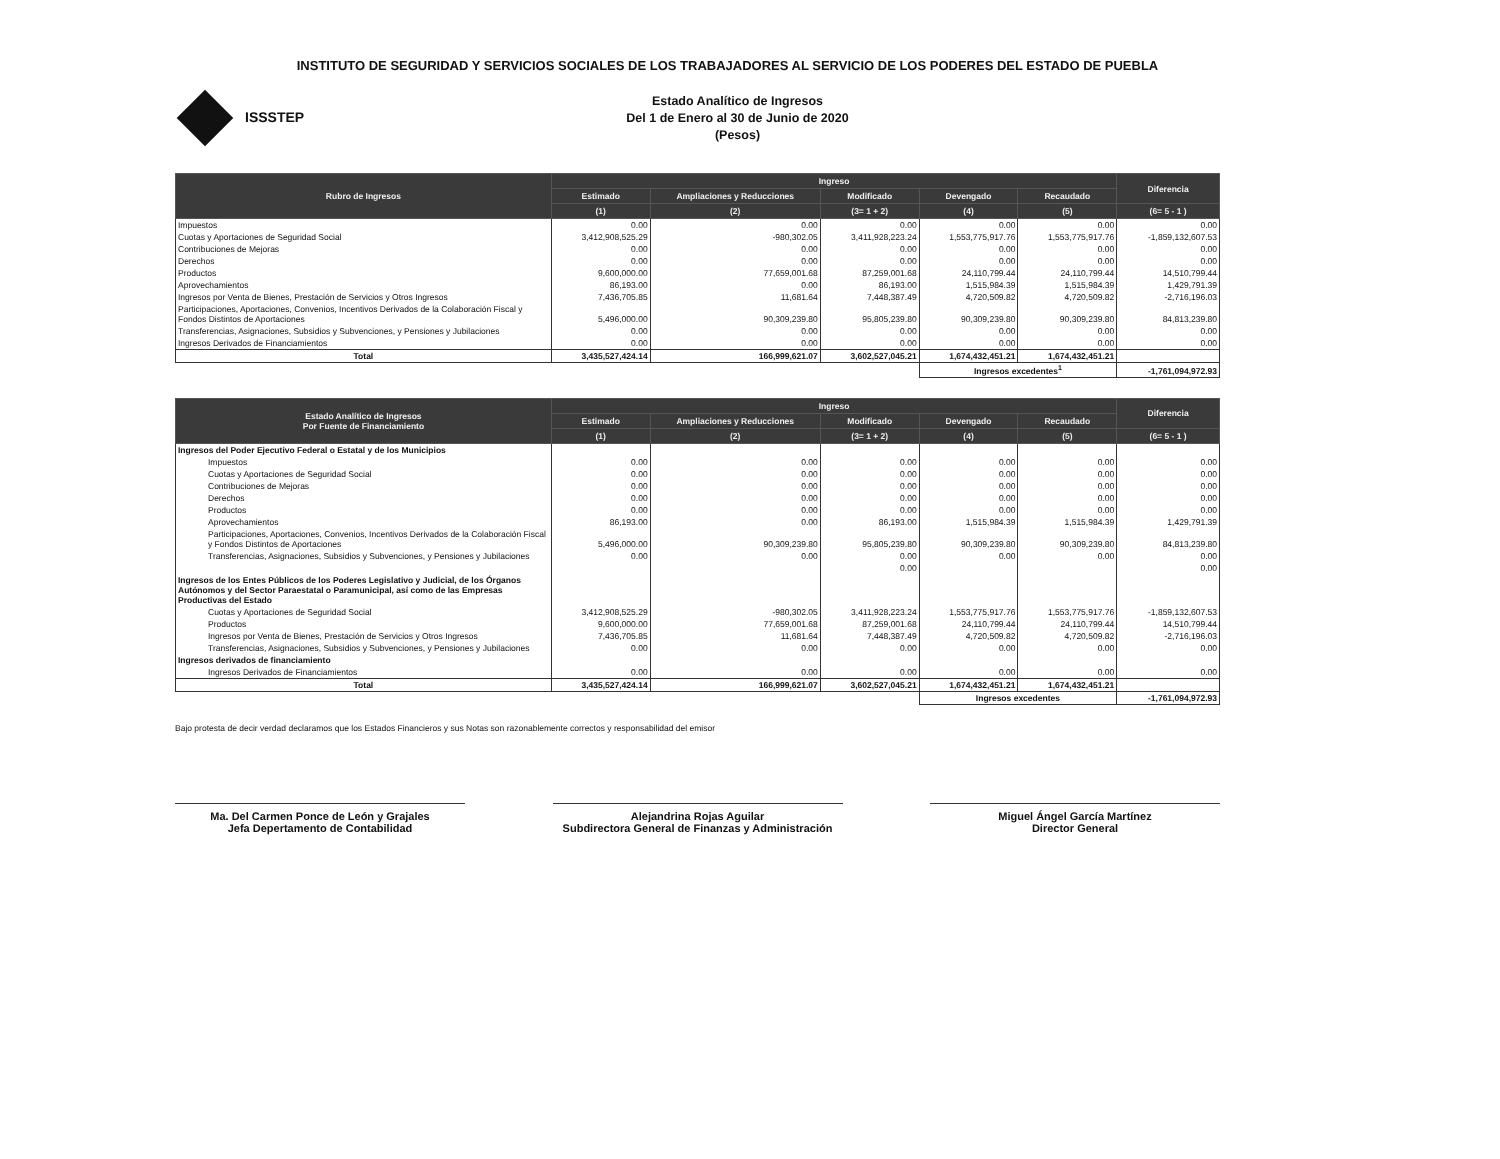INSTITUTO DE SEGURIDAD Y SERVICIOS SOCIALES DE LOS TRABAJADORES AL SERVICIO DE LOS PODERES DEL ESTADO DE PUEBLA
ISSSTEP
Estado Analítico de Ingresos
Del 1 de Enero al 30 de Junio de 2020
(Pesos)
| Rubro de Ingresos | Ingreso | | | | | Diferencia |
| --- | --- | --- | --- | --- | --- | --- |
| | Estimado | Ampliaciones y Reducciones | Modificado | Devengado | Recaudado | |
| | (1) | (2) | (3= 1 + 2) | (4) | (5) | (6= 5 - 1 ) |
| Impuestos | 0.00 | 0.00 | 0.00 | 0.00 | 0.00 | 0.00 |
| Cuotas y Aportaciones de Seguridad Social | 3,412,908,525.29 | -980,302.05 | 3,411,928,223.24 | 1,553,775,917.76 | 1,553,775,917.76 | -1,859,132,607.53 |
| Contribuciones de Mejoras | 0.00 | 0.00 | 0.00 | 0.00 | 0.00 | 0.00 |
| Derechos | 0.00 | 0.00 | 0.00 | 0.00 | 0.00 | 0.00 |
| Productos | 9,600,000.00 | 77,659,001.68 | 87,259,001.68 | 24,110,799.44 | 24,110,799.44 | 14,510,799.44 |
| Aprovechamientos | 86,193.00 | 0.00 | 86,193.00 | 1,515,984.39 | 1,515,984.39 | 1,429,791.39 |
| Ingresos por Venta de Bienes, Prestación de Servicios y Otros Ingresos | 7,436,705.85 | 11,681.64 | 7,448,387.49 | 4,720,509.82 | 4,720,509.82 | -2,716,196.03 |
| Participaciones, Aportaciones, Convenios, Incentivos Derivados de la Colaboración Fiscal y Fondos Distintos de Aportaciones | 5,496,000.00 | 90,309,239.80 | 95,805,239.80 | 90,309,239.80 | 90,309,239.80 | 84,813,239.80 |
| Transferencias, Asignaciones, Subsidios y Subvenciones, y Pensiones y Jubilaciones | 0.00 | 0.00 | 0.00 | 0.00 | 0.00 | 0.00 |
| Ingresos Derivados de Financiamientos | 0.00 | 0.00 | 0.00 | 0.00 | 0.00 | 0.00 |
| Total | 3,435,527,424.14 | 166,999,621.07 | 3,602,527,045.21 | 1,674,432,451.21 | 1,674,432,451.21 | |
| | | | | Ingresos excedentes<sup>1</sup> | | -1,761,094,972.93 |
| Estado Analítico de Ingresos Por Fuente de Financiamiento | Ingreso | | | | | Diferencia |
| --- | --- | --- | --- | --- | --- | --- |
| | Estimado | Ampliaciones y Reducciones | Modificado | Devengado | Recaudado | |
| | (1) | (2) | (3= 1 + 2) | (4) | (5) | (6= 5 - 1 ) |
| Ingresos del Poder Ejecutivo Federal o Estatal y de los Municipios | | | | | | |
| Impuestos | 0.00 | 0.00 | 0.00 | 0.00 | 0.00 | 0.00 |
| Cuotas y Aportaciones de Seguridad Social | 0.00 | 0.00 | 0.00 | 0.00 | 0.00 | 0.00 |
| Contribuciones de Mejoras | 0.00 | 0.00 | 0.00 | 0.00 | 0.00 | 0.00 |
| Derechos | 0.00 | 0.00 | 0.00 | 0.00 | 0.00 | 0.00 |
| Productos | 0.00 | 0.00 | 0.00 | 0.00 | 0.00 | 0.00 |
| Aprovechamientos | 86,193.00 | 0.00 | 86,193.00 | 1,515,984.39 | 1,515,984.39 | 1,429,791.39 |
| Participaciones, Aportaciones, Convenios, Incentivos Derivados de la Colaboración Fiscal y Fondos Distintos de Aportaciones | 5,496,000.00 | 90,309,239.80 | 95,805,239.80 | 90,309,239.80 | 90,309,239.80 | 84,813,239.80 |
| Transferencias, Asignaciones, Subsidios y Subvenciones, y Pensiones y Jubilaciones | 0.00 | 0.00 | 0.00 | 0.00 | 0.00 | 0.00 |
| | | | 0.00 | | | 0.00 |
| Ingresos de los Entes Públicos de los Poderes Legislativo y Judicial, de los Órganos Autónomos y del Sector Paraestatal o Paramunicipal, así como de las Empresas Productivas del Estado | | | | | | |
| Cuotas y Aportaciones de Seguridad Social | 3,412,908,525.29 | -980,302.05 | 3,411,928,223.24 | 1,553,775,917.76 | 1,553,775,917.76 | -1,859,132,607.53 |
| Productos | 9,600,000.00 | 77,659,001.68 | 87,259,001.68 | 24,110,799.44 | 24,110,799.44 | 14,510,799.44 |
| Ingresos por Venta de Bienes, Prestación de Servicios y Otros Ingresos | 7,436,705.85 | 11,681.64 | 7,448,387.49 | 4,720,509.82 | 4,720,509.82 | -2,716,196.03 |
| Transferencias, Asignaciones, Subsidios y Subvenciones, y Pensiones y Jubilaciones | 0.00 | 0.00 | 0.00 | 0.00 | 0.00 | 0.00 |
| Ingresos derivados de financiamiento | | | | | | |
| Ingresos Derivados de Financiamientos | 0.00 | 0.00 | 0.00 | 0.00 | 0.00 | 0.00 |
| Total | 3,435,527,424.14 | 166,999,621.07 | 3,602,527,045.21 | 1,674,432,451.21 | 1,674,432,451.21 | |
| | | | | Ingresos excedentes | | -1,761,094,972.93 |
Bajo protesta de decir verdad declaramos que los Estados Financieros y sus Notas son razonablemente correctos y responsabilidad del emisor
Ma. Del Carmen Ponce de León y Grajales
Jefa Depertamento de Contabilidad
Alejandrina Rojas Aguilar
Subdirectora General de Finanzas y Administración
Miguel Ángel García Martínez
Director General